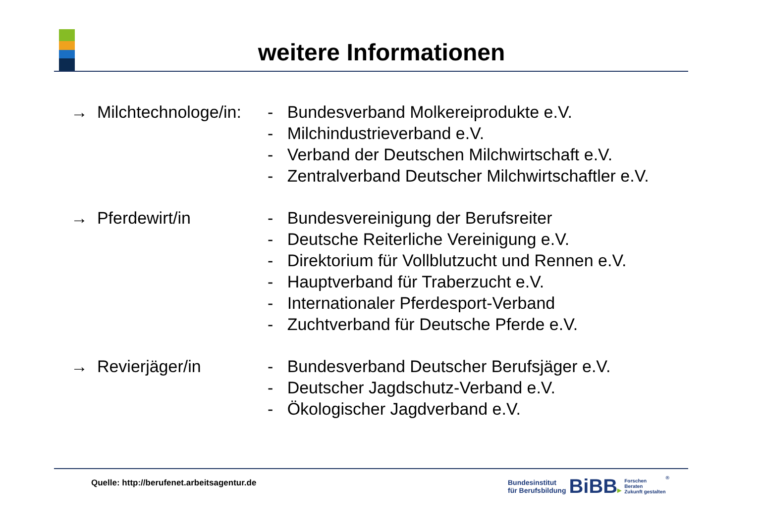weitere Informationen
→ Milchtechnologe/in:
- Bundesverband Molkereiprodukte e.V.
- Milchindustrieverband e.V.
- Verband der Deutschen Milchwirtschaft e.V.
- Zentralverband Deutscher Milchwirtschaftler e.V.
→ Pferdewirt/in - Bundesvereinigung der Berufsreiter
- Deutsche Reiterliche Vereinigung e.V.
- Direktorium für Vollblutzucht und Rennen e.V.
- Hauptverband für Traberzucht e.V.
- Internationaler Pferdesport-Verband
- Zuchtverband für Deutsche Pferde e.V.
→ Revierjäger/in - Bundesverband Deutscher Berufsjäger e.V.
- Deutscher Jagdschutz-Verband e.V.
- Ökologischer Jagdverband e.V.
Quelle: http://berufenet.arbeitsagentur.de
Bundesinstitut
für Berufsbildung
BiBB▸
Forschen
Beraten
Zukunft gestalten
®